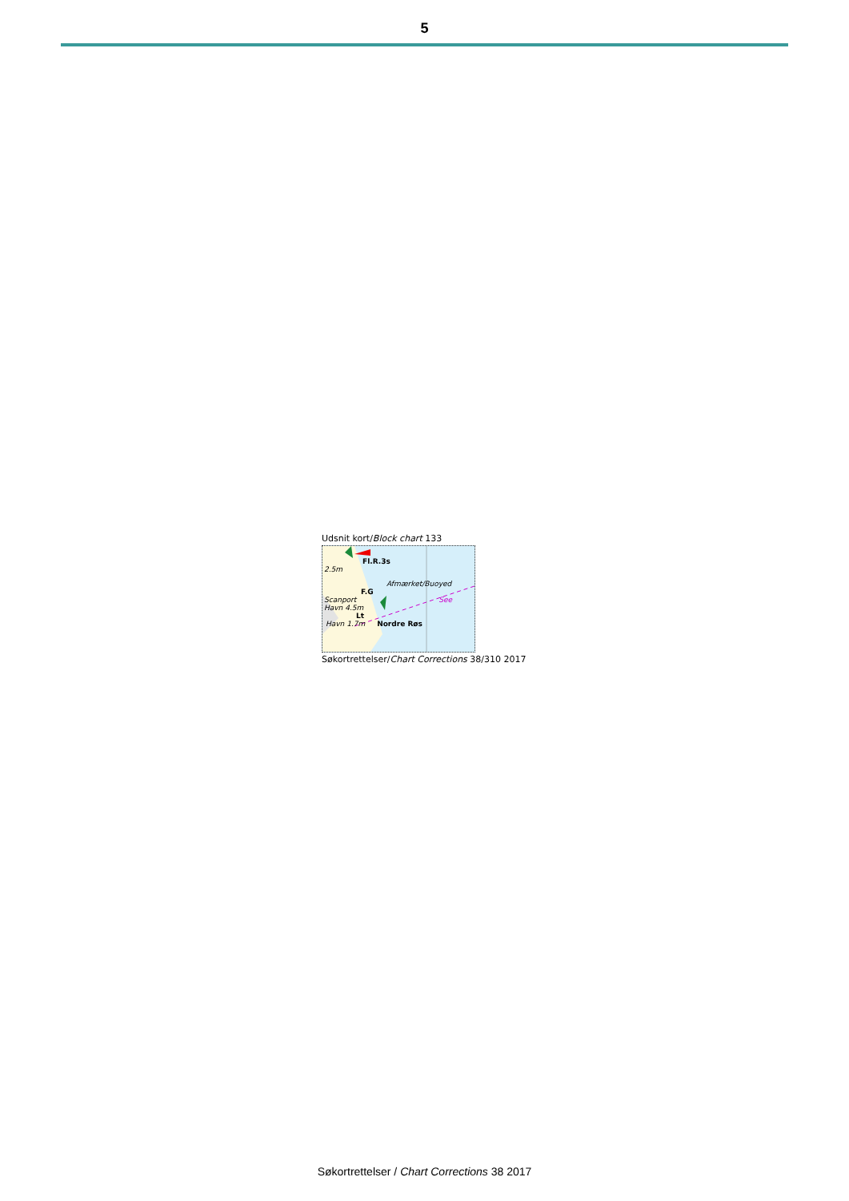5
Udsnit kort/Block chart 133
Fl.R.3s
2.5m
Afmærket/Buoyed
F.G
Scanport See
Havn 4.5m
Lt
Havn 1.7m Nordre Røs
Søkortrettelser/Chart Corrections 38/310 2017
Søkortrettelser / Chart Corrections 38 2017